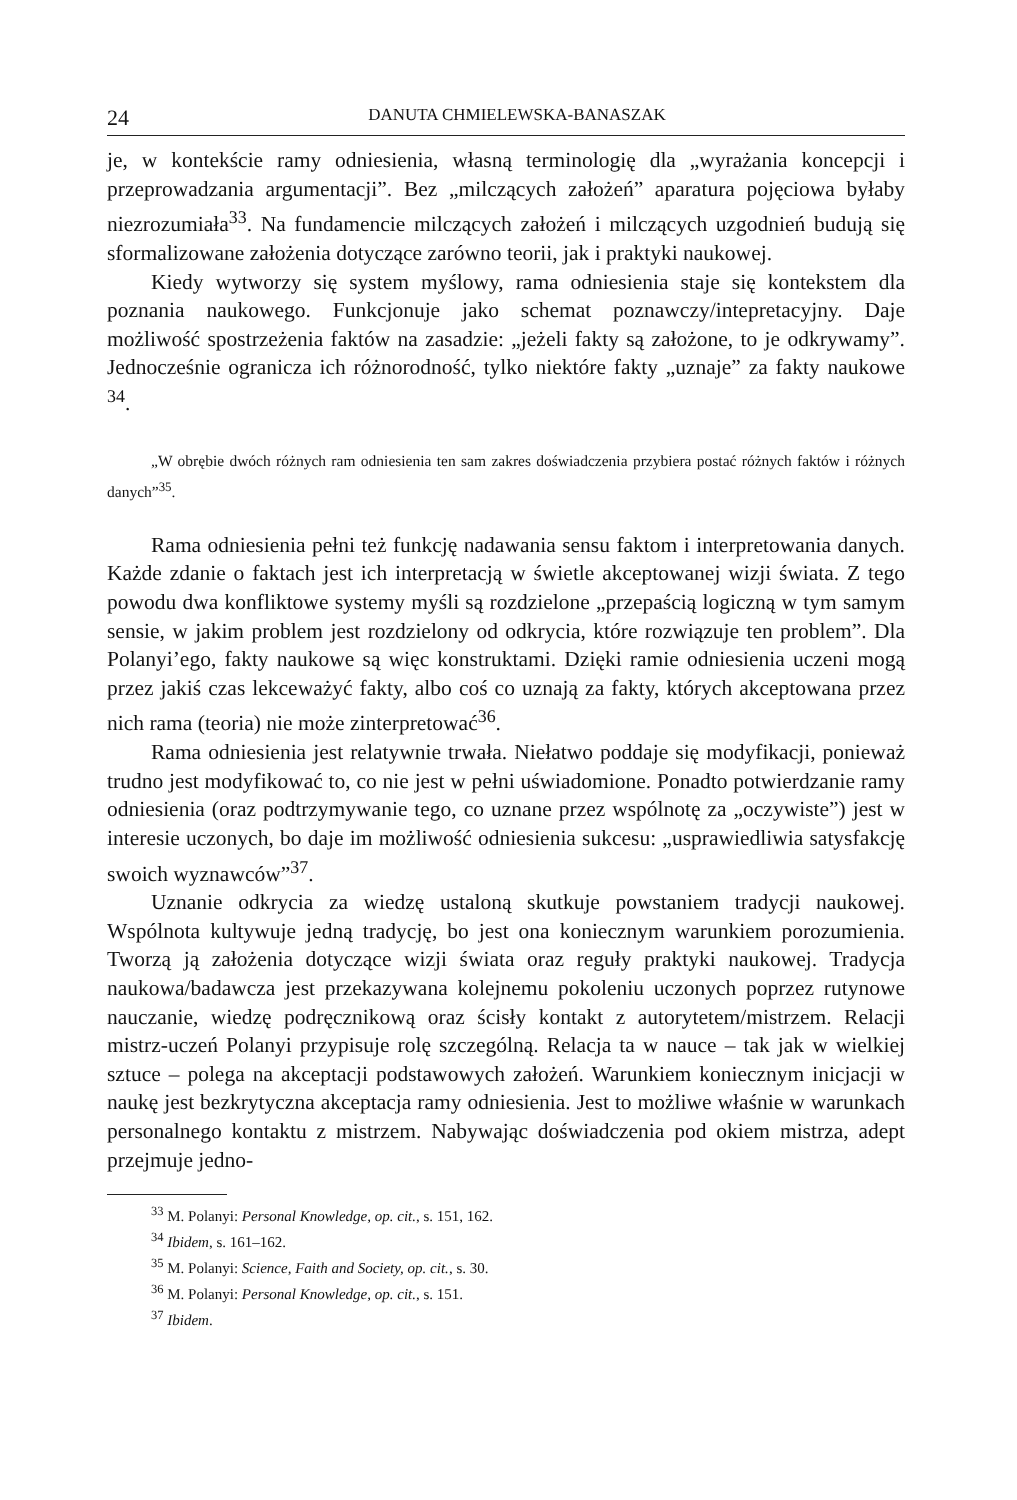24 DANUTA CHMIELEWSKA-BANASZAK
je, w kontekście ramy odniesienia, własną terminologię dla „wyrażania koncepcji i przeprowadzania argumentacji”. Bez „milczących założeń” aparatura pojęciowa byłaby niezrozumiała<sup>33</sup>. Na fundamencie milczących założeń i milczących uzgodnień budują się sformalizowane założenia dotyczące zarówno teorii, jak i praktyki naukowej.
Kiedy wytworzy się system myślowy, rama odniesienia staje się kontekstem dla poznania naukowego. Funkcjonuje jako schemat poznawczy/intepretacyjny. Daje możliwość spostrzeżenia faktów na zasadzie: „jeżeli fakty są założone, to je odkrywamy”. Jednocześnie ogranicza ich różnorodność, tylko niektóre fakty „uznaje” za fakty naukowe <sup>34</sup>.
„W obrębie dwóch różnych ram odniesienia ten sam zakres doświadczenia przybiera postać różnych faktów i różnych danych”<sup>35</sup>.
Rama odniesienia pełni też funkcję nadawania sensu faktom i interpretowania danych. Każde zdanie o faktach jest ich interpretacją w świetle akceptowanej wizji świata. Z tego powodu dwa konfliktowe systemy myśli są rozdzielone „przepaścią logiczną w tym samym sensie, w jakim problem jest rozdzielony od odkrycia, które rozwiązuje ten problem”. Dla Polanyi’ego, fakty naukowe są więc konstruktami. Dzięki ramie odniesienia uczeni mogą przez jakiś czas lekceważyć fakty, albo coś co uznają za fakty, których akceptowana przez nich rama (teoria) nie może zinterpretować<sup>36</sup>.
Rama odniesienia jest relatywnie trwała. Niełatwo poddaje się modyfikacji, ponieważ trudno jest modyfikować to, co nie jest w pełni uświadomione. Ponadto potwierdzanie ramy odniesienia (oraz podtrzymywanie tego, co uznane przez wspólnotę za „oczywiste”) jest w interesie uczonych, bo daje im możliwość odniesienia sukcesu: „usprawiedliwia satysfakcję swoich wyznawców”<sup>37</sup>.
Uznanie odkrycia za wiedzę ustaloną skutkuje powstaniem tradycji naukowej. Wspólnota kultywuje jedną tradycję, bo jest ona koniecznym warunkiem porozumienia. Tworzą ją założenia dotyczące wizji świata oraz reguły praktyki naukowej. Tradycja naukowa/badawcza jest przekazywana kolejnemu pokoleniu uczonych poprzez rutynowe nauczanie, wiedzę podręcznikową oraz ścisły kontakt z autorytetem/mistrzem. Relacji mistrz-uczeń Polanyi przypisuje rolę szczególną. Relacja ta w nauce – tak jak w wielkiej sztuce – polega na akceptacji podstawowych założeń. Warunkiem koniecznym inicjacji w naukę jest bezkrytyczna akceptacja ramy odniesienia. Jest to możliwe właśnie w warunkach personalnego kontaktu z mistrzem. Nabywając doświadczenia pod okiem mistrza, adept przejmuje jedno-
<sup>33</sup> M. Polanyi: Personal Knowledge, op. cit., s. 151, 162.
<sup>34</sup> Ibidem, s. 161–162.
<sup>35</sup> M. Polanyi: Science, Faith and Society, op. cit., s. 30.
<sup>36</sup> M. Polanyi: Personal Knowledge, op. cit., s. 151.
<sup>37</sup> Ibidem.